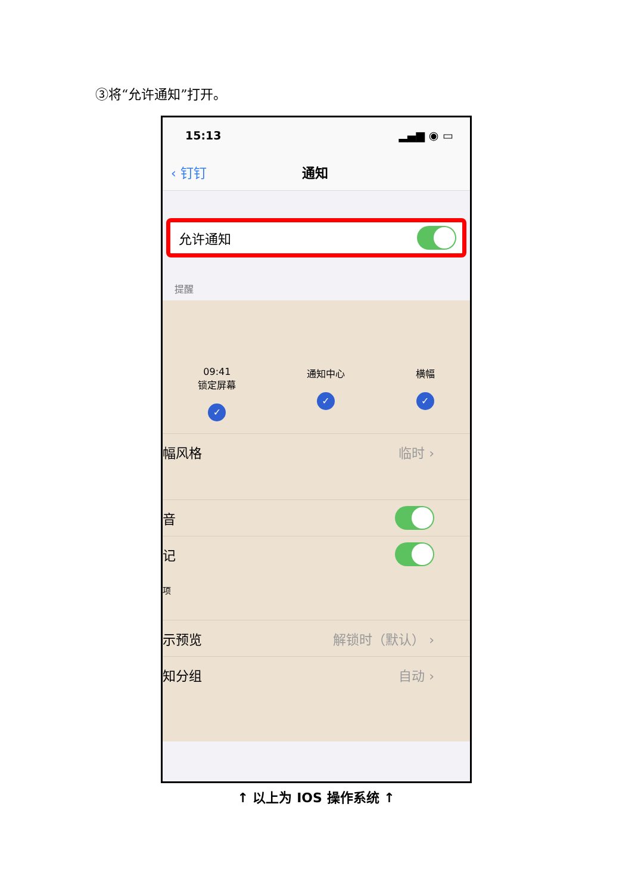③将“允许通知”打开。
15:13 ▂▄▆ ◉ ▭
‹ 钉钉 通知
允许通知
提醒
09:41
锁定屏幕
✓
通知中心
✓
横幅
✓
幅风格 临时 ›
音
记
项
示预览 解锁时（默认） ›
知分组 自动 ›
↑ 以上为 IOS 操作系统 ↑